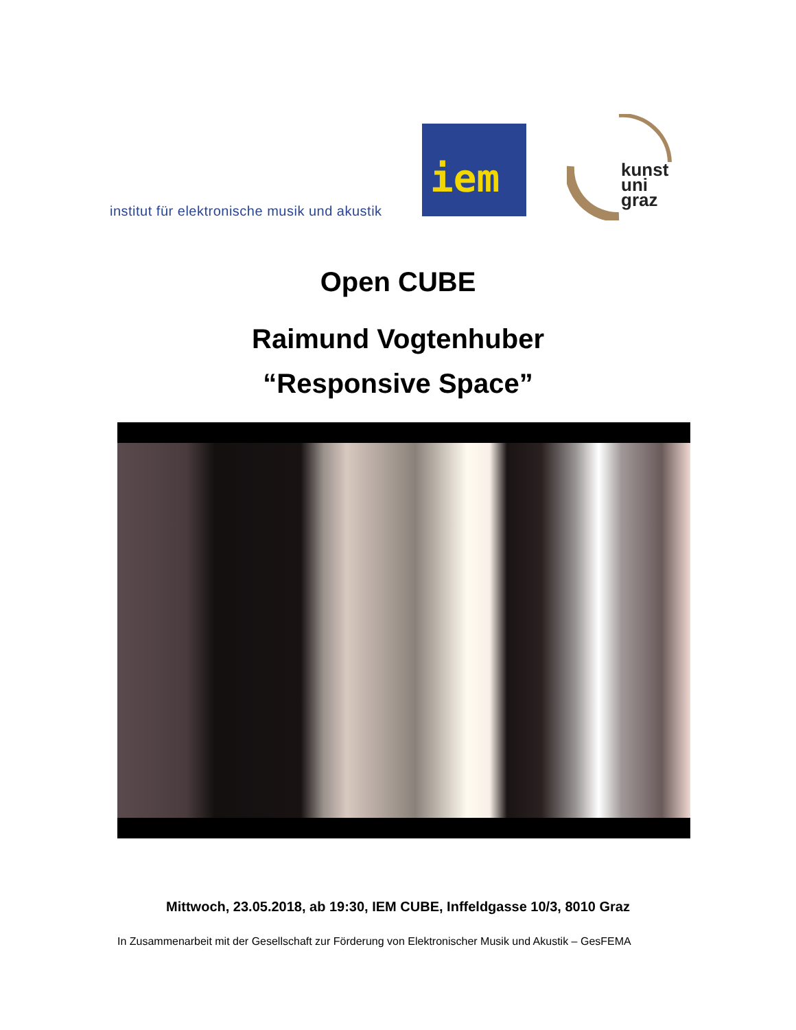institut für elektronische musik und akustik
iem
kunst
uni
graz
Open CUBE
Raimund Vogtenhuber
“Responsive Space”
Mittwoch, 23.05.2018, ab 19:30, IEM CUBE, Inffeldgasse 10/3, 8010 Graz
In Zusammenarbeit mit der Gesellschaft zur Förderung von Elektronischer Musik und Akustik – GesFEMA